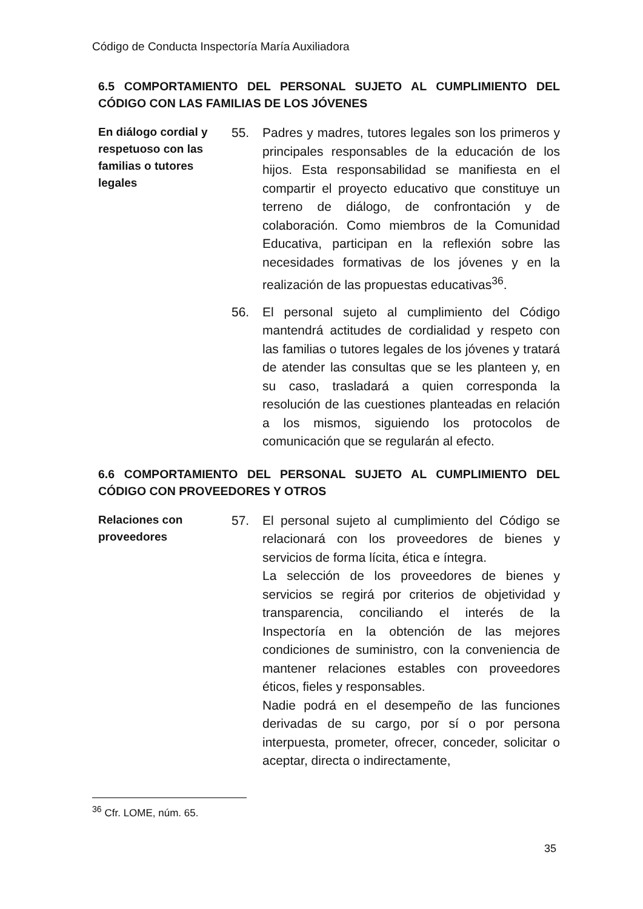Código de Conducta Inspectoría María Auxiliadora
6.5 COMPORTAMIENTO DEL PERSONAL SUJETO AL CUMPLIMIENTO DEL CÓDIGO CON LAS FAMILIAS DE LOS JÓVENES
En diálogo cordial y respetuoso con las familias o tutores legales
55. Padres y madres, tutores legales son los primeros y principales responsables de la educación de los hijos. Esta responsabilidad se manifiesta en el compartir el proyecto educativo que constituye un terreno de diálogo, de confrontación y de colaboración. Como miembros de la Comunidad Educativa, participan en la reflexión sobre las necesidades formativas de los jóvenes y en la realización de las propuestas educativas<sup>36</sup>.
56. El personal sujeto al cumplimiento del Código mantendrá actitudes de cordialidad y respeto con las familias o tutores legales de los jóvenes y tratará de atender las consultas que se les planteen y, en su caso, trasladará a quien corresponda la resolución de las cuestiones planteadas en relación a los mismos, siguiendo los protocolos de comunicación que se regularán al efecto.
6.6 COMPORTAMIENTO DEL PERSONAL SUJETO AL CUMPLIMIENTO DEL CÓDIGO CON PROVEEDORES Y OTROS
Relaciones con proveedores
57. El personal sujeto al cumplimiento del Código se relacionará con los proveedores de bienes y servicios de forma lícita, ética e íntegra.
La selección de los proveedores de bienes y servicios se regirá por criterios de objetividad y transparencia, conciliando el interés de la Inspectoría en la obtención de las mejores condiciones de suministro, con la conveniencia de mantener relaciones estables con proveedores éticos, fieles y responsables.
Nadie podrá en el desempeño de las funciones derivadas de su cargo, por sí o por persona interpuesta, prometer, ofrecer, conceder, solicitar o aceptar, directa o indirectamente,
<sup>36</sup> Cfr. LOME, núm. 65.
35